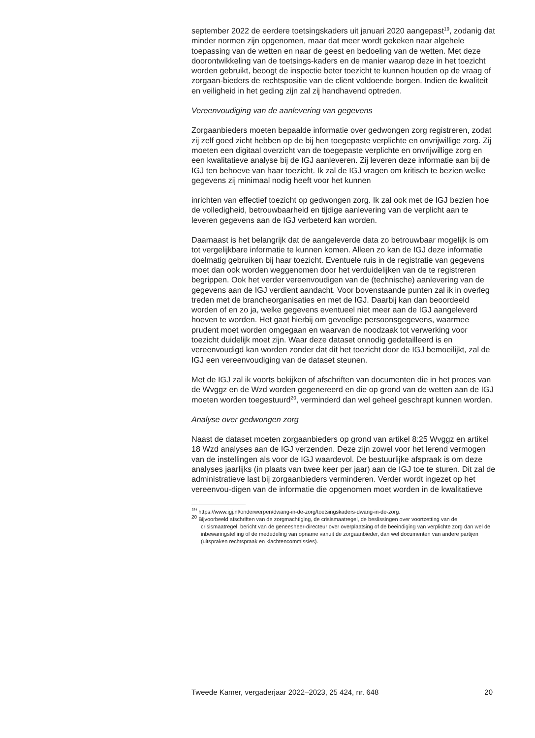september 2022 de eerdere toetsingskaders uit januari 2020 aangepast<sup>19</sup>, zodanig dat minder normen zijn opgenomen, maar dat meer wordt gekeken naar algehele toepassing van de wetten en naar de geest en bedoeling van de wetten. Met deze doorontwikkeling van de toetsings-kaders en de manier waarop deze in het toezicht worden gebruikt, beoogt de inspectie beter toezicht te kunnen houden op de vraag of zorgaan-bieders de rechtspositie van de cliënt voldoende borgen. Indien de kwaliteit en veiligheid in het geding zijn zal zij handhavend optreden.
Vereenvoudiging van de aanlevering van gegevens
Zorgaanbieders moeten bepaalde informatie over gedwongen zorg registreren, zodat zij zelf goed zicht hebben op de bij hen toegepaste verplichte en onvrijwillige zorg. Zij moeten een digitaal overzicht van de toegepaste verplichte en onvrijwillige zorg en een kwalitatieve analyse bij de IGJ aanleveren. Zij leveren deze informatie aan bij de IGJ ten behoeve van haar toezicht. Ik zal de IGJ vragen om kritisch te bezien welke gegevens zij minimaal nodig heeft voor het kunnen
inrichten van effectief toezicht op gedwongen zorg. Ik zal ook met de IGJ bezien hoe de volledigheid, betrouwbaarheid en tijdige aanlevering van de verplicht aan te leveren gegevens aan de IGJ verbeterd kan worden.
Daarnaast is het belangrijk dat de aangeleverde data zo betrouwbaar mogelijk is om tot vergelijkbare informatie te kunnen komen. Alleen zo kan de IGJ deze informatie doelmatig gebruiken bij haar toezicht. Eventuele ruis in de registratie van gegevens moet dan ook worden weggenomen door het verduidelijken van de te registreren begrippen. Ook het verder vereenvoudigen van de (technische) aanlevering van de gegevens aan de IGJ verdient aandacht. Voor bovenstaande punten zal ik in overleg treden met de brancheorganisaties en met de IGJ. Daarbij kan dan beoordeeld worden of en zo ja, welke gegevens eventueel niet meer aan de IGJ aangeleverd hoeven te worden. Het gaat hierbij om gevoelige persoonsgegevens, waarmee prudent moet worden omgegaan en waarvan de noodzaak tot verwerking voor toezicht duidelijk moet zijn. Waar deze dataset onnodig gedetailleerd is en vereenvoudigd kan worden zonder dat dit het toezicht door de IGJ bemoeilijkt, zal de IGJ een vereenvoudiging van de dataset steunen.
Met de IGJ zal ik voorts bekijken of afschriften van documenten die in het proces van de Wvggz en de Wzd worden gegenereerd en die op grond van de wetten aan de IGJ moeten worden toegestuurd<sup>20</sup>, verminderd dan wel geheel geschrapt kunnen worden.
Analyse over gedwongen zorg
Naast de dataset moeten zorgaanbieders op grond van artikel 8:25 Wvggz en artikel 18 Wzd analyses aan de IGJ verzenden. Deze zijn zowel voor het lerend vermogen van de instellingen als voor de IGJ waardevol. De bestuurlijke afspraak is om deze analyses jaarlijks (in plaats van twee keer per jaar) aan de IGJ toe te sturen. Dit zal de administratieve last bij zorgaanbieders verminderen. Verder wordt ingezet op het vereenvou-digen van de informatie die opgenomen moet worden in de kwalitatieve
<sup>19</sup> https://www.igj.nl/onderwerpen/dwang-in-de-zorg/toetsingskaders-dwang-in-de-zorg.
<sup>20</sup> Bijvoorbeeld afschriften van de zorgmachtiging, de crisismaatregel, de beslissingen over voortzetting van de crisismaatregel, bericht van de geneesheer-directeur over overplaatsing of de beëindiging van verplichte zorg dan wel de inbewaringstelling of de mededeling van opname vanuit de zorgaanbieder, dan wel documenten van andere partijen (uitspraken rechtspraak en klachtencommissies).
Tweede Kamer, vergaderjaar 2022–2023, 25 424, nr. 648 20